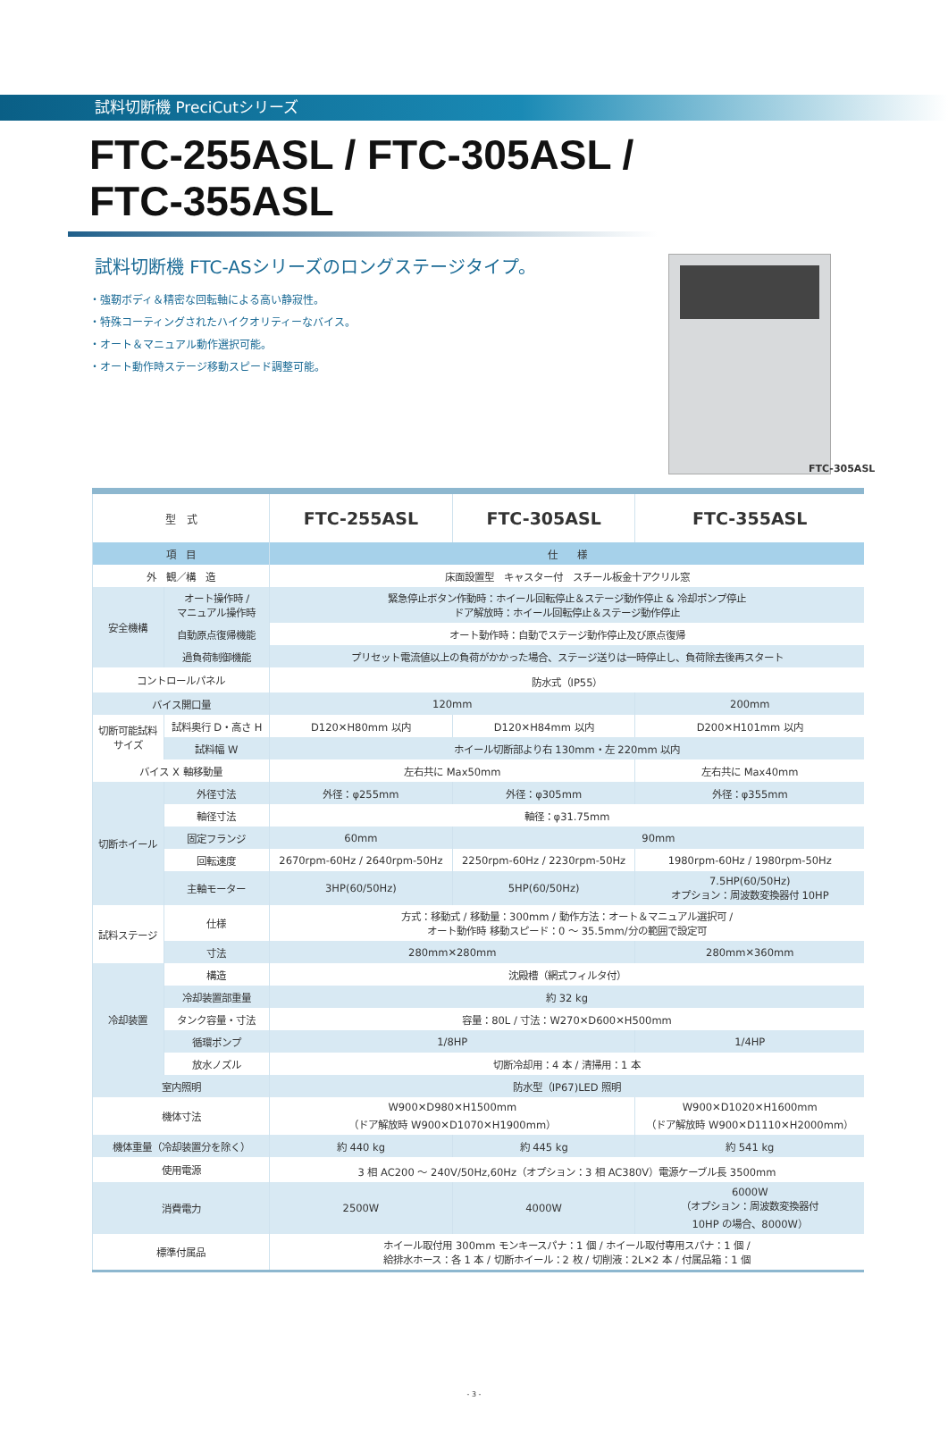試料切断機 PreciCutシリーズ
FTC-255ASL / FTC-305ASL /
FTC-355ASL
試料切断機 FTC-ASシリーズのロングステージタイプ。
・強靭ボディ＆精密な回転軸による高い静寂性。
・特殊コーティングされたハイクオリティーなバイス。
・オート＆マニュアル動作選択可能。
・オート動作時ステージ移動スピード調整可能。
FTC-305ASL
| 型 式 | | FTC-255ASL | FTC-305ASL | FTC-355ASL |
| --- | --- | --- | --- | --- |
| 項 目 | | 仕 様 | | |
| 外 観／構 造 | | 床面設置型 キャスター付 スチール板金十アクリル窓 | | |
| 安全機構 | オート操作時 / マニュアル操作時 | 緊急停止ボタン作動時：ホイール回転停止＆ステージ動作停止 & 冷却ポンプ停止 ドア解放時：ホイール回転停止＆ステージ動作停止 | | |
| | 自動原点復帰機能 | オート動作時：自動でステージ動作停止及び原点復帰 | | |
| | 過負荷制御機能 | プリセット電流値以上の負荷がかかった場合、ステージ送りは一時停止し、負荷除去後再スタート | | |
| コントロールパネル | | 防水式（IP55） | | |
| バイス開口量 | | 120mm | | 200mm |
| 切断可能試料 サイズ | 試料奥行 D・高さ H | D120✕H80mm 以内 | D120✕H84mm 以内 | D200✕H101mm 以内 |
| | 試料幅 W | ホイール切断部より右 130mm・左 220mm 以内 | | |
| バイス X 軸移動量 | | 左右共に Max50mm | | 左右共に Max40mm |
| 切断ホイール | 外径寸法 | 外径：φ255mm | 外径：φ305mm | 外径：φ355mm |
| | 軸径寸法 | 軸径：φ31.75mm | | |
| | 固定フランジ | 60mm | 90mm | |
| | 回転速度 | 2670rpm-60Hz / 2640rpm-50Hz | 2250rpm-60Hz / 2230rpm-50Hz | 1980rpm-60Hz / 1980rpm-50Hz |
| | 主軸モーター | 3HP(60/50Hz) | 5HP(60/50Hz) | 7.5HP(60/50Hz) オプション：周波数変換器付 10HP |
| 試料ステージ | 仕様 | 方式：移動式 / 移動量：300mm / 動作方法：オート＆マニュアル選択可 / オート動作時 移動スピード：0 ～ 35.5mm/分の範囲で設定可 | | |
| | 寸法 | 280mm✕280mm | | 280mm✕360mm |
| 冷却装置 | 構造 | 沈殿槽（網式フィルタ付） | | |
| | 冷却装置部重量 | 約 32 kg | | |
| | タンク容量・寸法 | 容量：80L / 寸法：W270✕D600✕H500mm | | |
| | 循環ポンプ | 1/8HP | | 1/4HP |
| | 放水ノズル | 切断冷却用：4 本 / 清掃用：1 本 | | |
| 室内照明 | | 防水型（IP67)LED 照明 | | |
| 機体寸法 | | W900✕D980✕H1500mm （ドア解放時 W900✕D1070✕H1900mm） | | W900✕D1020✕H1600mm （ドア解放時 W900✕D1110✕H2000mm） |
| 機体重量（冷却装置分を除く） | | 約 440 kg | 約 445 kg | 約 541 kg |
| 使用電源 | | 3 相 AC200 ～ 240V/50Hz,60Hz（オプション：3 相 AC380V）電源ケーブル長 3500mm | | |
| 消費電力 | | 2500W | 4000W | 6000W （オプション：周波数変換器付 10HP の場合、8000W） |
| 標準付属品 | | ホイール取付用 300mm モンキースパナ：1 個 / ホイール取付専用スパナ：1 個 / 給排水ホース：各 1 本 / 切断ホイール：2 枚 / 切削液：2L✕2 本 / 付属品箱：1 個 | | |
- 3 -